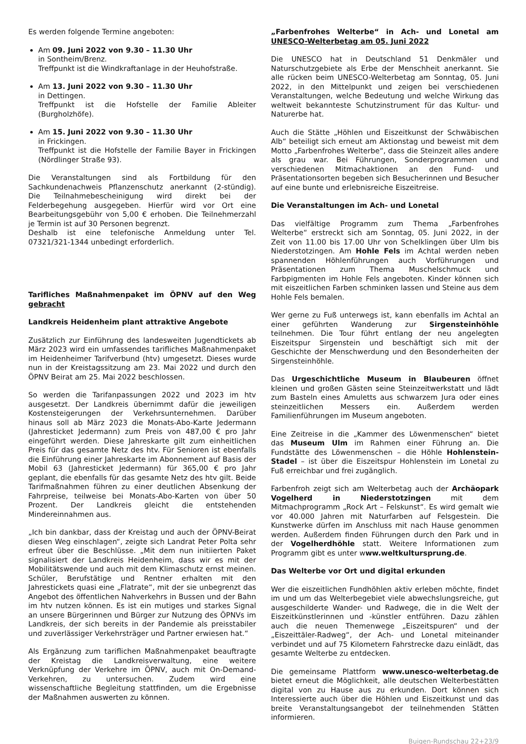Es werden folgende Termine angeboten:
Am 09. Juni 2022 von 9.30 – 11.30 Uhr
in Sontheim/Brenz.
Treffpunkt ist die Windkraftanlage in der Heuhofstraße.
Am 13. Juni 2022 von 9.30 – 11.30 Uhr
in Dettingen.
Treffpunkt ist die Hofstelle der Familie Ableiter (Burgholzhöfe).
Am 15. Juni 2022 von 9.30 – 11.30 Uhr
in Frickingen.
Treffpunkt ist die Hofstelle der Familie Bayer in Frickingen (Nördlinger Straße 93).
Die Veranstaltungen sind als Fortbildung für den Sachkundenachweis Pflanzenschutz anerkannt (2-stündig). Die Teilnahmebescheinigung wird direkt bei der Felderbegehung ausgegeben. Hierfür wird vor Ort eine Bearbeitungsgebühr von 5,00 € erhoben. Die Teilnehmerzahl je Termin ist auf 30 Personen begrenzt.
Deshalb ist eine telefonische Anmeldung unter Tel. 07321/321-1344 unbedingt erforderlich.
Tarifliches Maßnahmenpaket im ÖPNV auf den Weg gebracht
Landkreis Heidenheim plant attraktive Angebote
Zusätzlich zur Einführung des landesweiten Jugendtickets ab März 2023 wird ein umfassendes tarifliches Maßnahmenpaket im Heidenheimer Tarifverbund (htv) umgesetzt. Dieses wurde nun in der Kreistagssitzung am 23. Mai 2022 und durch den ÖPNV Beirat am 25. Mai 2022 beschlossen.
So werden die Tarifanpassungen 2022 und 2023 im htv ausgesetzt. Der Landkreis übernimmt dafür die jeweiligen Kostensteigerungen der Verkehrsunternehmen. Darüber hinaus soll ab März 2023 die Monats-Abo-Karte Jedermann (Jahresticket Jedermann) zum Preis von 487,00 € pro Jahr eingeführt werden. Diese Jahreskarte gilt zum einheitlichen Preis für das gesamte Netz des htv. Für Senioren ist ebenfalls die Einführung einer Jahreskarte im Abonnement auf Basis der Mobil 63 (Jahresticket Jedermann) für 365,00 € pro Jahr geplant, die ebenfalls für das gesamte Netz des htv gilt. Beide Tarifmaßnahmen führen zu einer deutlichen Absenkung der Fahrpreise, teilweise bei Monats-Abo-Karten von über 50 Prozent. Der Landkreis gleicht die entstehenden Mindereinnahmen aus.
„Ich bin dankbar, dass der Kreistag und auch der ÖPNV-Beirat diesen Weg einschlagen“, zeigte sich Landrat Peter Polta sehr erfreut über die Beschlüsse. „Mit dem nun initiierten Paket signalisiert der Landkreis Heidenheim, dass wir es mit der Mobilitätswende und auch mit dem Klimaschutz ernst meinen. Schüler, Berufstätige und Rentner erhalten mit den Jahrestickets quasi eine „Flatrate“, mit der sie unbegrenzt das Angebot des öffentlichen Nahverkehrs in Bussen und der Bahn im htv nutzen können. Es ist ein mutiges und starkes Signal an unsere Bürgerinnen und Bürger zur Nutzung des ÖPNVs im Landkreis, der sich bereits in der Pandemie als preisstabiler und zuverlässiger Verkehrsträger und Partner erwiesen hat.“
Als Ergänzung zum tariflichen Maßnahmenpaket beauftragte der Kreistag die Landkreisverwaltung, eine weitere Verknüpfung der Verkehre im ÖPNV, auch mit On-Demand-Verkehren, zu untersuchen. Zudem wird eine wissenschaftliche Begleitung stattfinden, um die Ergebnisse der Maßnahmen auswerten zu können.
„Farbenfrohes Welterbe“ in Ach- und Lonetal am UNESCO-Welterbetag am 05. Juni 2022
Die UNESCO hat in Deutschland 51 Denkmäler und Naturschutzgebiete als Erbe der Menschheit anerkannt. Sie alle rücken beim UNESCO-Welterbetag am Sonntag, 05. Juni 2022, in den Mittelpunkt und zeigen bei verschiedenen Veranstaltungen, welche Bedeutung und welche Wirkung das weltweit bekannteste Schutzinstrument für das Kultur- und Naturerbe hat.
Auch die Stätte „Höhlen und Eiszeitkunst der Schwäbischen Alb“ beteiligt sich erneut am Aktionstag und beweist mit dem Motto „Farbenfrohes Welterbe“, dass die Steinzeit alles andere als grau war. Bei Führungen, Sonderprogrammen und verschiedenen Mitmachaktionen an den Fund- und Präsentationsorten begeben sich Besucherinnen und Besucher auf eine bunte und erlebnisreiche Eiszeitreise.
Die Veranstaltungen im Ach- und Lonetal
Das vielfältige Programm zum Thema „Farbenfrohes Welterbe“ erstreckt sich am Sonntag, 05. Juni 2022, in der Zeit von 11.00 bis 17.00 Uhr von Schelklingen über Ulm bis Niederstotzingen. Am Hohle Fels im Achtal werden neben spannenden Höhlenführungen auch Vorführungen und Präsentationen zum Thema Muschelschmuck und Farbpigmenten im Hohle Fels angeboten. Kinder können sich mit eiszeitlichen Farben schminken lassen und Steine aus dem Hohle Fels bemalen.
Wer gerne zu Fuß unterwegs ist, kann ebenfalls im Achtal an einer geführten Wanderung zur Sirgensteinhöhle teilnehmen. Die Tour führt entlang der neu angelegten Eiszeitspur Sirgenstein und beschäftigt sich mit der Geschichte der Menschwerdung und den Besonderheiten der Sirgensteinhöhle.
Das Urgeschichtliche Museum in Blaubeuren öffnet kleinen und großen Gästen seine Steinzeitwerkstatt und lädt zum Basteln eines Amuletts aus schwarzem Jura oder eines steinzeitlichen Messers ein. Außerdem werden Familienführungen im Museum angeboten.
Eine Zeitreise in die „Kammer des Löwenmenschen“ bietet das Museum Ulm im Rahmen einer Führung an. Die Fundstätte des Löwenmenschen – die Höhle Hohlenstein-Stadel – ist über die Eiszeitspur Hohlenstein im Lonetal zu Fuß erreichbar und frei zugänglich.
Farbenfroh zeigt sich am Welterbetag auch der Archäopark Vogelherd in Niederstotzingen mit dem Mitmachprogramm „Rock Art – Felskunst“. Es wird gemalt wie vor 40.000 Jahren mit Naturfarben auf Felsgestein. Die Kunstwerke dürfen im Anschluss mit nach Hause genommen werden. Außerdem finden Führungen durch den Park und in der Vogelherdhöhle statt. Weitere Informationen zum Programm gibt es unter www.weltkultursprung.de.
Das Welterbe vor Ort und digital erkunden
Wer die eiszeitlichen Fundhöhlen aktiv erleben möchte, findet im und um das Welterbegebiet viele abwechslungsreiche, gut ausgeschilderte Wander- und Radwege, die in die Welt der Eiszeitkünstlerinnen und -künstler entführen. Dazu zählen auch die neuen Themenwege „Eiszeitspuren“ und der „Eiszeittäler-Radweg“, der Ach- und Lonetal miteinander verbindet und auf 75 Kilometern Fahrstrecke dazu einlädt, das gesamte Welterbe zu entdecken.
Die gemeinsame Plattform www.unesco-welterbetag.de bietet erneut die Möglichkeit, alle deutschen Welterbestätten digital von zu Hause aus zu erkunden. Dort können sich Interessierte auch über die Höhlen und Eiszeitkunst und das breite Veranstaltungsangebot der teilnehmenden Stätten informieren.
Buigen-Rundschau 22+23/9